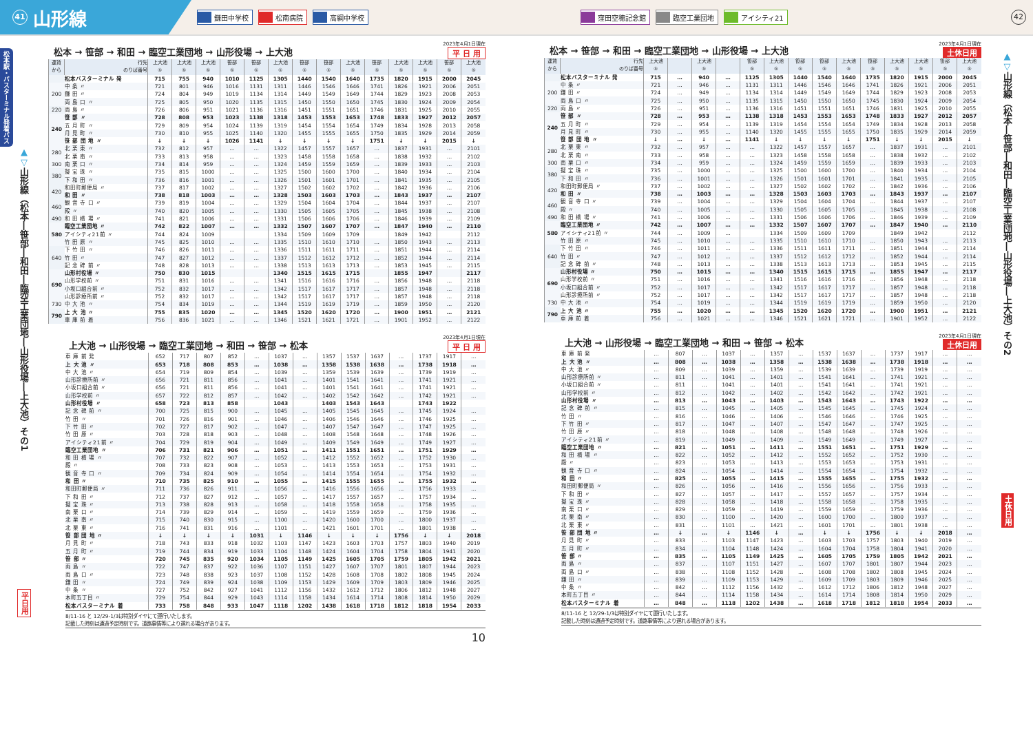41 山形線
鎌田中学校 松南病院 高綱中学校 窪田空穂記念館 臨空工業団地 アイシティ21
42
松本駅・バスターミナル発着バス
▲
▽
山形線（松本―笹部―和田―臨空工業団地―山形役場―上大池）その1
平日用
松本 → 笹部 → 和田 → 臨空工業団地 → 山形役場 → 上大池
2023年4月1日現在
平 日 用
| 運賃 から | 行先 | 上大池 | 上大池 | 上大池 | 笹部 | 笹部 | 上大池 | 笹部 | 笹部 | 上大池 | 笹部 | 上大池 | 上大池 | 笹部 | 上大池 |
| --- | --- | --- | --- | --- | --- | --- | --- | --- | --- | --- | --- | --- | --- | --- | --- |
| | のりば番号 | ⑤ | ⑤ | ⑤ | ⑤ | ⑤ | ⑤ | ⑤ | ⑤ | ⑤ | ⑤ | ⑤ | ⑤ | ⑤ | ⑤ |
| | 松本バスターミナル 発 | 715 | 755 | 940 | 1010 | 1125 | 1305 | 1440 | 1540 | 1640 | 1735 | 1820 | 1915 | 2000 | 2045 |
| 200 | 中 条 〃 | 721 | 801 | 946 | 1016 | 1131 | 1311 | 1446 | 1546 | 1646 | 1741 | 1826 | 1921 | 2006 | 2051 |
| | 鎌 田 〃 | 724 | 804 | 949 | 1019 | 1134 | 1314 | 1449 | 1549 | 1649 | 1744 | 1829 | 1923 | 2008 | 2053 |
| | 両 島 口 〃 | 725 | 805 | 950 | 1020 | 1135 | 1315 | 1450 | 1550 | 1650 | 1745 | 1830 | 1924 | 2009 | 2054 |
| 220 | 両 島 〃 | 726 | 806 | 951 | 1021 | 1136 | 1316 | 1451 | 1551 | 1651 | 1746 | 1831 | 1925 | 2010 | 2055 |
| 240 | 笹 部 〃 | 728 | 808 | 953 | 1023 | 1138 | 1318 | 1453 | 1553 | 1653 | 1748 | 1833 | 1927 | 2012 | 2057 |
| | 五 月 町 〃 | 729 | 809 | 954 | 1024 | 1139 | 1319 | 1454 | 1554 | 1654 | 1749 | 1834 | 1928 | 2013 | 2058 |
| | 月 見 町 〃 | 730 | 810 | 955 | 1025 | 1140 | 1320 | 1455 | 1555 | 1655 | 1750 | 1835 | 1929 | 2014 | 2059 |
| | 笹 部 団 地 〃 | ↓ | ↓ | ↓ | 1026 | 1141 | ↓ | ↓ | ↓ | ↓ | 1751 | ↓ | ↓ | 2015 | ↓ |
| 280 | 北 栗 東 〃 | 732 | 812 | 957 | … | … | 1322 | 1457 | 1557 | 1657 | … | 1837 | 1931 | … | 2101 |
| | 北 栗 南 〃 | 733 | 813 | 958 | … | … | 1323 | 1458 | 1558 | 1658 | … | 1838 | 1932 | … | 2102 |
| 300 | 南 栗 口 〃 | 734 | 814 | 959 | … | … | 1324 | 1459 | 1559 | 1659 | … | 1839 | 1933 | … | 2103 |
| 380 | 擬 宝 珠 〃 | 735 | 815 | 1000 | … | … | 1325 | 1500 | 1600 | 1700 | … | 1840 | 1934 | … | 2104 |
| | 下 和 田 〃 | 736 | 816 | 1001 | … | … | 1326 | 1501 | 1601 | 1701 | … | 1841 | 1935 | … | 2105 |
| 420 | 和田町郵便局 〃 | 737 | 817 | 1002 | … | … | 1327 | 1502 | 1602 | 1702 | … | 1842 | 1936 | … | 2106 |
| | 和 田 〃 | 738 | 818 | 1003 | … | … | 1328 | 1503 | 1603 | 1703 | … | 1843 | 1937 | … | 2107 |
| 460 | 観 音 寺 口 〃 | 739 | 819 | 1004 | … | … | 1329 | 1504 | 1604 | 1704 | … | 1844 | 1937 | … | 2107 |
| | 殿 〃 | 740 | 820 | 1005 | … | … | 1330 | 1505 | 1605 | 1705 | … | 1845 | 1938 | … | 2108 |
| 490 | 和 田 橋 場 〃 | 741 | 821 | 1006 | … | … | 1331 | 1506 | 1606 | 1706 | … | 1846 | 1939 | … | 2109 |
| 580 | 臨空工業団地 〃 | 742 | 822 | 1007 | … | … | 1332 | 1507 | 1607 | 1707 | … | 1847 | 1940 | … | 2110 |
| | アイシティ21前 〃 | 744 | 824 | 1009 | | | 1334 | 1509 | 1609 | 1709 | | 1849 | 1942 | | 2112 |
| | 竹 田 原 〃 | 745 | 825 | 1010 | … | … | 1335 | 1510 | 1610 | 1710 | … | 1850 | 1943 | … | 2113 |
| 640 | 下 竹 田 〃 | 746 | 826 | 1011 | … | … | 1336 | 1511 | 1611 | 1711 | … | 1851 | 1944 | … | 2114 |
| | 竹 田 〃 | 747 | 827 | 1012 | … | … | 1337 | 1512 | 1612 | 1712 | … | 1852 | 1944 | … | 2114 |
| | 記 念 碑 前 〃 | 748 | 828 | 1013 | … | … | 1338 | 1513 | 1613 | 1713 | … | 1853 | 1945 | … | 2115 |
| 690 | 山形村役場 〃 | 750 | 830 | 1015 | | | 1340 | 1515 | 1615 | 1715 | | 1855 | 1947 | | 2117 |
| | 山形学校前 〃 | 751 | 831 | 1016 | … | … | 1341 | 1516 | 1616 | 1716 | … | 1856 | 1948 | … | 2118 |
| | 小坂口組合前 〃 | 752 | 832 | 1017 | … | … | 1342 | 1517 | 1617 | 1717 | … | 1857 | 1948 | … | 2118 |
| | 山形診療所前 〃 | 752 | 832 | 1017 | … | … | 1342 | 1517 | 1617 | 1717 | … | 1857 | 1948 | … | 2118 |
| 730 | 中 大 池 〃 | 754 | 834 | 1019 | … | … | 1344 | 1519 | 1619 | 1719 | … | 1859 | 1950 | … | 2120 |
| 790 | 上 大 池 〃 | 755 | 835 | 1020 | … | … | 1345 | 1520 | 1620 | 1720 | … | 1900 | 1951 | … | 2121 |
| | 車 庫 前 着 | 756 | 836 | 1021 | … | … | 1346 | 1521 | 1621 | 1721 | … | 1901 | 1952 | … | 2122 |
上大池 → 山形役場 → 臨空工業団地 → 和田 → 笹部 → 松本
2023年4月1日現在
平 日 用
| 車 庫 前 発 | 652 | 717 | 807 | 852 | … | 1037 | … | 1357 | 1537 | 1637 | … | 1737 | 1917 | … |
| 上 大 池 〃 | 653 | 718 | 808 | 853 | … | 1038 | … | 1358 | 1538 | 1638 | … | 1738 | 1918 | … |
| 中 大 池 〃 | 654 | 719 | 809 | 854 | … | 1039 | … | 1359 | 1539 | 1639 | … | 1739 | 1919 | … |
| 山形診療所前 〃 | 656 | 721 | 811 | 856 | … | 1041 | … | 1401 | 1541 | 1641 | … | 1741 | 1921 | … |
| 小坂口組合前 〃 | 656 | 721 | 811 | 856 | … | 1041 | … | 1401 | 1541 | 1641 | … | 1741 | 1921 | … |
| 山形学校前 〃 | 657 | 722 | 812 | 857 | … | 1042 | … | 1402 | 1542 | 1642 | … | 1742 | 1921 | … |
| 山形村役場 〃 | 658 | 723 | 813 | 858 | | 1043 | | 1403 | 1543 | 1643 | | 1743 | 1922 | |
| 記 念 碑 前 〃 | 700 | 725 | 815 | 900 | … | 1045 | … | 1405 | 1545 | 1645 | … | 1745 | 1924 | … |
| 竹 田 〃 | 701 | 726 | 816 | 901 | … | 1046 | … | 1406 | 1546 | 1646 | … | 1746 | 1925 | … |
| 下 竹 田 〃 | 702 | 727 | 817 | 902 | … | 1047 | … | 1407 | 1547 | 1647 | … | 1747 | 1925 | … |
| 竹 田 原 〃 | 703 | 728 | 818 | 903 | … | 1048 | … | 1408 | 1548 | 1648 | … | 1748 | 1926 | … |
| アイシティ21前 〃 | 704 | 729 | 819 | 904 | … | 1049 | … | 1409 | 1549 | 1649 | … | 1749 | 1927 | … |
| 臨空工業団地 〃 | 706 | 731 | 821 | 906 | … | 1051 | … | 1411 | 1551 | 1651 | … | 1751 | 1929 | … |
| 和 田 橋 場 〃 | 707 | 732 | 822 | 907 | … | 1052 | … | 1412 | 1552 | 1652 | … | 1752 | 1930 | … |
| 殿 〃 | 708 | 733 | 823 | 908 | … | 1053 | … | 1413 | 1553 | 1653 | … | 1753 | 1931 | … |
| 観 音 寺 口 〃 | 709 | 734 | 824 | 909 | … | 1054 | … | 1414 | 1554 | 1654 | … | 1754 | 1932 | … |
| 和 田 〃 | 710 | 735 | 825 | 910 | … | 1055 | … | 1415 | 1555 | 1655 | … | 1755 | 1932 | … |
| 和田町郵便局 〃 | 711 | 736 | 826 | 911 | … | 1056 | … | 1416 | 1556 | 1656 | … | 1756 | 1933 | … |
| 下 和 田 〃 | 712 | 737 | 827 | 912 | … | 1057 | … | 1417 | 1557 | 1657 | … | 1757 | 1934 | … |
| 擬 宝 珠 〃 | 713 | 738 | 828 | 913 | … | 1058 | … | 1418 | 1558 | 1658 | … | 1758 | 1935 | … |
| 南 栗 口 〃 | 714 | 739 | 829 | 914 | … | 1059 | … | 1419 | 1559 | 1659 | … | 1759 | 1936 | … |
| 北 栗 南 〃 | 715 | 740 | 830 | 915 | … | 1100 | … | 1420 | 1600 | 1700 | … | 1800 | 1937 | … |
| 北 栗 東 〃 | 716 | 741 | 831 | 916 | … | 1101 | … | 1421 | 1601 | 1701 | … | 1801 | 1938 | … |
| 笹 部 団 地 〃 | ↓ | ↓ | ↓ | ↓ | 1031 | ↓ | 1146 | ↓ | ↓ | ↓ | 1756 | ↓ | ↓ | 2018 |
| 月 見 町 〃 | 718 | 743 | 833 | 918 | 1032 | 1103 | 1147 | 1423 | 1603 | 1703 | 1757 | 1803 | 1940 | 2019 |
| 五 月 町 〃 | 719 | 744 | 834 | 919 | 1033 | 1104 | 1148 | 1424 | 1604 | 1704 | 1758 | 1804 | 1941 | 2020 |
| 笹 部 〃 | 720 | 745 | 835 | 920 | 1034 | 1105 | 1149 | 1425 | 1605 | 1705 | 1759 | 1805 | 1942 | 2021 |
| 両 島 〃 | 722 | 747 | 837 | 922 | 1036 | 1107 | 1151 | 1427 | 1607 | 1707 | 1801 | 1807 | 1944 | 2023 |
| 両 島 口 〃 | 723 | 748 | 838 | 923 | 1037 | 1108 | 1152 | 1428 | 1608 | 1708 | 1802 | 1808 | 1945 | 2024 |
| 鎌 田 〃 | 724 | 749 | 839 | 924 | 1038 | 1109 | 1153 | 1429 | 1609 | 1709 | 1803 | 1809 | 1946 | 2025 |
| 中 条 〃 | 727 | 752 | 842 | 927 | 1041 | 1112 | 1156 | 1432 | 1612 | 1712 | 1806 | 1812 | 1948 | 2027 |
| 本町五丁目 〃 | 729 | 754 | 844 | 929 | 1043 | 1114 | 1158 | 1434 | 1614 | 1714 | 1808 | 1814 | 1950 | 2029 |
| 松本バスターミナル 着 | 733 | 758 | 848 | 933 | 1047 | 1118 | 1202 | 1438 | 1618 | 1718 | 1812 | 1818 | 1954 | 2033 |
8/11-16 と 12/29-1/3は特別ダイヤにて運行いたします。
記載した時刻は通過予定時刻です。道路事情等により遅れる場合があります。
10
松本 → 笹部 → 和田 → 臨空工業団地 → 山形役場 → 上大池
2023年4月1日現在
土休日用
| 運賃 から | 行先 | 上大池 | | 上大池 | | 笹部 | 上大池 | 笹部 | 笹部 | 上大池 | 笹部 | 上大池 | 上大池 | 笹部 | 上大池 |
| --- | --- | --- | --- | --- | --- | --- | --- | --- | --- | --- | --- | --- | --- | --- | --- |
| | のりば番号 | ⑤ | | ⑤ | | ⑤ | ⑤ | ⑤ | ⑤ | ⑤ | ⑤ | ⑤ | ⑤ | ⑤ | ⑤ |
| | 松本バスターミナル 発 | 715 | … | 940 | … | 1125 | 1305 | 1440 | 1540 | 1640 | 1735 | 1820 | 1915 | 2000 | 2045 |
| 200 | 中 条 〃 | 721 | … | 946 | … | 1131 | 1311 | 1446 | 1546 | 1646 | 1741 | 1826 | 1921 | 2006 | 2051 |
| | 鎌 田 〃 | 724 | … | 949 | … | 1134 | 1314 | 1449 | 1549 | 1649 | 1744 | 1829 | 1923 | 2008 | 2053 |
| | 両 島 口 〃 | 725 | … | 950 | … | 1135 | 1315 | 1450 | 1550 | 1650 | 1745 | 1830 | 1924 | 2009 | 2054 |
| 220 | 両 島 〃 | 726 | … | 951 | … | 1136 | 1316 | 1451 | 1551 | 1651 | 1746 | 1831 | 1925 | 2010 | 2055 |
| 240 | 笹 部 〃 | 728 | … | 953 | … | 1138 | 1318 | 1453 | 1553 | 1653 | 1748 | 1833 | 1927 | 2012 | 2057 |
| | 五 月 町 〃 | 729 | … | 954 | … | 1139 | 1319 | 1454 | 1554 | 1654 | 1749 | 1834 | 1928 | 2013 | 2058 |
| | 月 見 町 〃 | 730 | … | 955 | … | 1140 | 1320 | 1455 | 1555 | 1655 | 1750 | 1835 | 1929 | 2014 | 2059 |
| | 笹 部 団 地 〃 | ↓ | … | ↓ | … | 1141 | ↓ | ↓ | ↓ | ↓ | 1751 | ↓ | ↓ | 2015 | ↓ |
| 280 | 北 栗 東 〃 | 732 | … | 957 | … | … | 1322 | 1457 | 1557 | 1657 | … | 1837 | 1931 | … | 2101 |
| | 北 栗 南 〃 | 733 | … | 958 | … | … | 1323 | 1458 | 1558 | 1658 | … | 1838 | 1932 | … | 2102 |
| 300 | 南 栗 口 〃 | 734 | … | 959 | … | … | 1324 | 1459 | 1559 | 1659 | … | 1839 | 1933 | … | 2103 |
| 380 | 擬 宝 珠 〃 | 735 | … | 1000 | … | … | 1325 | 1500 | 1600 | 1700 | … | 1840 | 1934 | … | 2104 |
| | 下 和 田 〃 | 736 | … | 1001 | … | … | 1326 | 1501 | 1601 | 1701 | … | 1841 | 1935 | … | 2105 |
| 420 | 和田町郵便局 〃 | 737 | … | 1002 | … | … | 1327 | 1502 | 1602 | 1702 | … | 1842 | 1936 | … | 2106 |
| | 和 田 〃 | 738 | … | 1003 | … | … | 1328 | 1503 | 1603 | 1703 | … | 1843 | 1937 | … | 2107 |
| 460 | 観 音 寺 口 〃 | 739 | … | 1004 | … | … | 1329 | 1504 | 1604 | 1704 | … | 1844 | 1937 | … | 2107 |
| | 殿 〃 | 740 | … | 1005 | … | … | 1330 | 1505 | 1605 | 1705 | … | 1845 | 1938 | … | 2108 |
| 490 | 和 田 橋 場 〃 | 741 | … | 1006 | … | … | 1331 | 1506 | 1606 | 1706 | … | 1846 | 1939 | … | 2109 |
| 580 | 臨空工業団地 〃 | 742 | … | 1007 | … | … | 1332 | 1507 | 1607 | 1707 | … | 1847 | 1940 | … | 2110 |
| | アイシティ21前 〃 | 744 | … | 1009 | … | | 1334 | 1509 | 1609 | 1709 | | 1849 | 1942 | | 2112 |
| | 竹 田 原 〃 | 745 | … | 1010 | … | … | 1335 | 1510 | 1610 | 1710 | … | 1850 | 1943 | … | 2113 |
| 640 | 下 竹 田 〃 | 746 | … | 1011 | … | … | 1336 | 1511 | 1611 | 1711 | … | 1851 | 1944 | … | 2114 |
| | 竹 田 〃 | 747 | … | 1012 | … | … | 1337 | 1512 | 1612 | 1712 | … | 1852 | 1944 | … | 2114 |
| | 記 念 碑 前 〃 | 748 | … | 1013 | … | … | 1338 | 1513 | 1613 | 1713 | … | 1853 | 1945 | … | 2115 |
| 690 | 山形村役場 〃 | 750 | … | 1015 | … | … | 1340 | 1515 | 1615 | 1715 | … | 1855 | 1947 | … | 2117 |
| | 山形学校前 〃 | 751 | … | 1016 | … | … | 1341 | 1516 | 1616 | 1716 | … | 1856 | 1948 | … | 2118 |
| | 小坂口組合前 〃 | 752 | … | 1017 | … | … | 1342 | 1517 | 1617 | 1717 | … | 1857 | 1948 | … | 2118 |
| | 山形診療所前 〃 | 752 | … | 1017 | … | … | 1342 | 1517 | 1617 | 1717 | … | 1857 | 1948 | … | 2118 |
| 730 | 中 大 池 〃 | 754 | … | 1019 | … | … | 1344 | 1519 | 1619 | 1719 | … | 1859 | 1950 | … | 2120 |
| 790 | 上 大 池 〃 | 755 | … | 1020 | … | … | 1345 | 1520 | 1620 | 1720 | … | 1900 | 1951 | … | 2121 |
| | 車 庫 前 着 | 756 | … | 1021 | … | … | 1346 | 1521 | 1621 | 1721 | … | 1901 | 1952 | … | 2122 |
上大池 → 山形役場 → 臨空工業団地 → 和田 → 笹部 → 松本
2023年4月1日現在
土休日用
| 車 庫 前 発 | … | 807 | … | 1037 | … | 1357 | … | 1537 | 1637 | … | 1737 | 1917 | … | … |
| 上 大 池 〃 | … | 808 | … | 1038 | … | 1358 | … | 1538 | 1638 | … | 1738 | 1918 | … | … |
| 中 大 池 〃 | … | 809 | … | 1039 | … | 1359 | … | 1539 | 1639 | … | 1739 | 1919 | … | … |
| 山形診療所前 〃 | … | 811 | … | 1041 | … | 1401 | … | 1541 | 1641 | … | 1741 | 1921 | … | … |
| 小坂口組合前 〃 | … | 811 | … | 1041 | … | 1401 | … | 1541 | 1641 | … | 1741 | 1921 | … | … |
| 山形学校前 〃 | … | 812 | … | 1042 | … | 1402 | … | 1542 | 1642 | … | 1742 | 1921 | … | … |
| 山形村役場 〃 | … | 813 | … | 1043 | … | 1403 | … | 1543 | 1643 | … | 1743 | 1922 | … | … |
| 記 念 碑 前 〃 | … | 815 | … | 1045 | … | 1405 | … | 1545 | 1645 | … | 1745 | 1924 | … | … |
| 竹 田 〃 | … | 816 | … | 1046 | … | 1406 | … | 1546 | 1646 | … | 1746 | 1925 | … | … |
| 下 竹 田 〃 | … | 817 | … | 1047 | … | 1407 | … | 1547 | 1647 | … | 1747 | 1925 | … | … |
| 竹 田 原 〃 | … | 818 | … | 1048 | … | 1408 | … | 1548 | 1648 | … | 1748 | 1926 | … | … |
| アイシティ21前 〃 | … | 819 | … | 1049 | … | 1409 | … | 1549 | 1649 | … | 1749 | 1927 | … | … |
| 臨空工業団地 〃 | … | 821 | … | 1051 | … | 1411 | … | 1551 | 1651 | … | 1751 | 1929 | … | … |
| 和 田 橋 場 〃 | … | 822 | … | 1052 | … | 1412 | … | 1552 | 1652 | … | 1752 | 1930 | … | … |
| 殿 〃 | … | 823 | … | 1053 | … | 1413 | … | 1553 | 1653 | … | 1753 | 1931 | … | … |
| 観 音 寺 口 〃 | … | 824 | … | 1054 | … | 1414 | … | 1554 | 1654 | … | 1754 | 1932 | … | … |
| 和 田 〃 | … | 825 | … | 1055 | … | 1415 | … | 1555 | 1655 | … | 1755 | 1932 | … | … |
| 和田町郵便局 〃 | … | 826 | … | 1056 | … | 1416 | … | 1556 | 1656 | … | 1756 | 1933 | … | … |
| 下 和 田 〃 | … | 827 | … | 1057 | … | 1417 | … | 1557 | 1657 | … | 1757 | 1934 | … | … |
| 擬 宝 珠 〃 | … | 828 | … | 1058 | … | 1418 | … | 1558 | 1658 | … | 1758 | 1935 | … | … |
| 南 栗 口 〃 | … | 829 | … | 1059 | … | 1419 | … | 1559 | 1659 | … | 1759 | 1936 | … | … |
| 北 栗 南 〃 | … | 830 | … | 1100 | … | 1420 | … | 1600 | 1700 | … | 1800 | 1937 | … | … |
| 北 栗 東 〃 | … | 831 | … | 1101 | … | 1421 | … | 1601 | 1701 | … | 1801 | 1938 | … | … |
| 笹 部 団 地 〃 | … | ↓ | … | ↓ | 1146 | ↓ | … | ↓ | ↓ | 1756 | ↓ | ↓ | 2018 | … |
| 月 見 町 〃 | … | 833 | … | 1103 | 1147 | 1423 | … | 1603 | 1703 | 1757 | 1803 | 1940 | 2019 | … |
| 五 月 町 〃 | … | 834 | … | 1104 | 1148 | 1424 | … | 1604 | 1704 | 1758 | 1804 | 1941 | 2020 | … |
| 笹 部 〃 | … | 835 | … | 1105 | 1149 | 1425 | … | 1605 | 1705 | 1759 | 1805 | 1942 | 2021 | … |
| 両 島 〃 | … | 837 | … | 1107 | 1151 | 1427 | … | 1607 | 1707 | 1801 | 1807 | 1944 | 2023 | … |
| 両 島 口 〃 | … | 838 | … | 1108 | 1152 | 1428 | … | 1608 | 1708 | 1802 | 1808 | 1945 | 2024 | … |
| 鎌 田 〃 | … | 839 | … | 1109 | 1153 | 1429 | … | 1609 | 1709 | 1803 | 1809 | 1946 | 2025 | … |
| 中 条 〃 | … | 842 | … | 1112 | 1156 | 1432 | … | 1612 | 1712 | 1806 | 1812 | 1948 | 2027 | … |
| 本町五丁目 〃 | … | 844 | … | 1114 | 1158 | 1434 | … | 1614 | 1714 | 1808 | 1814 | 1950 | 2029 | … |
| 松本バスターミナル 着 | … | 848 | … | 1118 | 1202 | 1438 | … | 1618 | 1718 | 1812 | 1818 | 1954 | 2033 | … |
8/11-16 と 12/29-1/3は特別ダイヤにて運行いたします。
記載した時刻は通過予定時刻です。道路事情等により遅れる場合があります。
▲
▽
山形線（松本―笹部―和田―臨空工業団地―山形役場―上大池）その2
土休日用